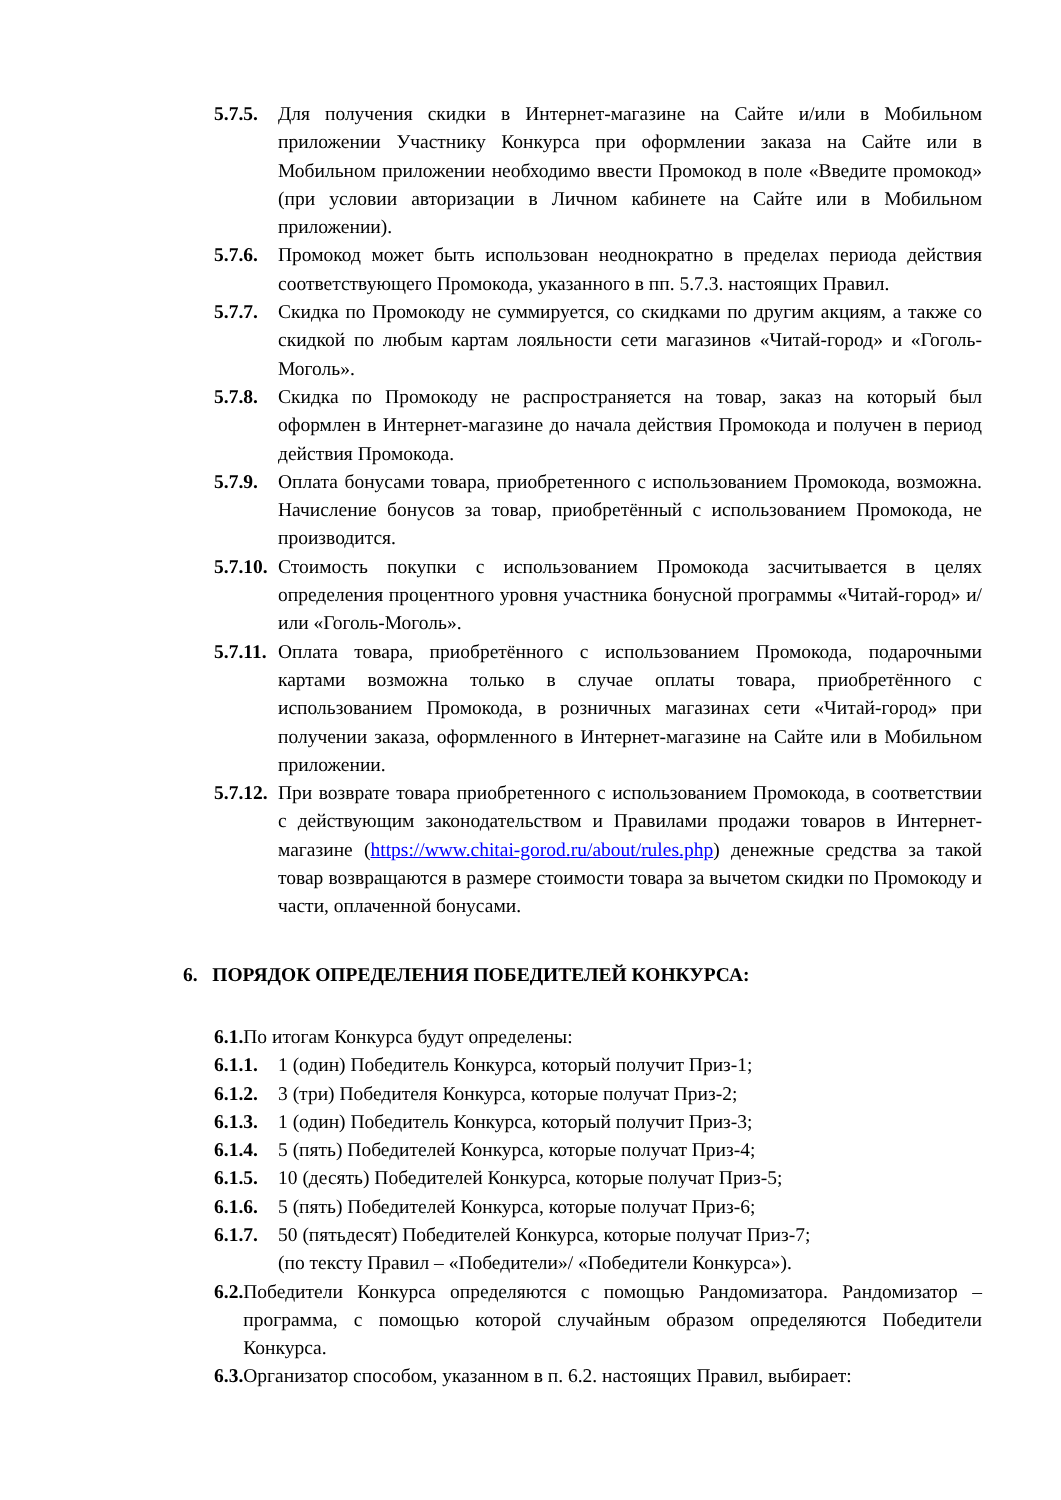5.7.5. Для получения скидки в Интернет-магазине на Сайте и/или в Мобильном приложении Участнику Конкурса при оформлении заказа на Сайте или в Мобильном приложении необходимо ввести Промокод в поле «Введите промокод» (при условии авторизации в Личном кабинете на Сайте или в Мобильном приложении).
5.7.6. Промокод может быть использован неоднократно в пределах периода действия соответствующего Промокода, указанного в пп. 5.7.3. настоящих Правил.
5.7.7. Скидка по Промокоду не суммируется, со скидками по другим акциям, а также со скидкой по любым картам лояльности сети магазинов «Читай-город» и «Гоголь-Моголь».
5.7.8. Скидка по Промокоду не распространяется на товар, заказ на который был оформлен в Интернет-магазине до начала действия Промокода и получен в период действия Промокода.
5.7.9. Оплата бонусами товара, приобретенного с использованием Промокода, возможна. Начисление бонусов за товар, приобретённый с использованием Промокода, не производится.
5.7.10. Стоимость покупки с использованием Промокода засчитывается в целях определения процентного уровня участника бонусной программы «Читай-город» и/или «Гоголь-Моголь».
5.7.11. Оплата товара, приобретённого с использованием Промокода, подарочными картами возможна только в случае оплаты товара, приобретённого с использованием Промокода, в розничных магазинах сети «Читай-город» при получении заказа, оформленного в Интернет-магазине на Сайте или в Мобильном приложении.
5.7.12. При возврате товара приобретенного с использованием Промокода, в соответствии с действующим законодательством и Правилами продажи товаров в Интернет-магазине (https://www.chitai-gorod.ru/about/rules.php) денежные средства за такой товар возвращаются в размере стоимости товара за вычетом скидки по Промокоду и части, оплаченной бонусами.
6. ПОРЯДОК ОПРЕДЕЛЕНИЯ ПОБЕДИТЕЛЕЙ КОНКУРСА:
6.1. По итогам Конкурса будут определены:
6.1.1. 1 (один) Победитель Конкурса, который получит Приз-1;
6.1.2. 3 (три) Победителя Конкурса, которые получат Приз-2;
6.1.3. 1 (один) Победитель Конкурса, который получит Приз-3;
6.1.4. 5 (пять) Победителей Конкурса, которые получат Приз-4;
6.1.5. 10 (десять) Победителей Конкурса, которые получат Приз-5;
6.1.6. 5 (пять) Победителей Конкурса, которые получат Приз-6;
6.1.7. 50 (пятьдесят) Победителей Конкурса, которые получат Приз-7;
(по тексту Правил – «Победители»/ «Победители Конкурса»).
6.2. Победители Конкурса определяются с помощью Рандомизатора. Рандомизатор – программа, с помощью которой случайным образом определяются Победители Конкурса.
6.3. Организатор способом, указанном в п. 6.2. настоящих Правил, выбирает: